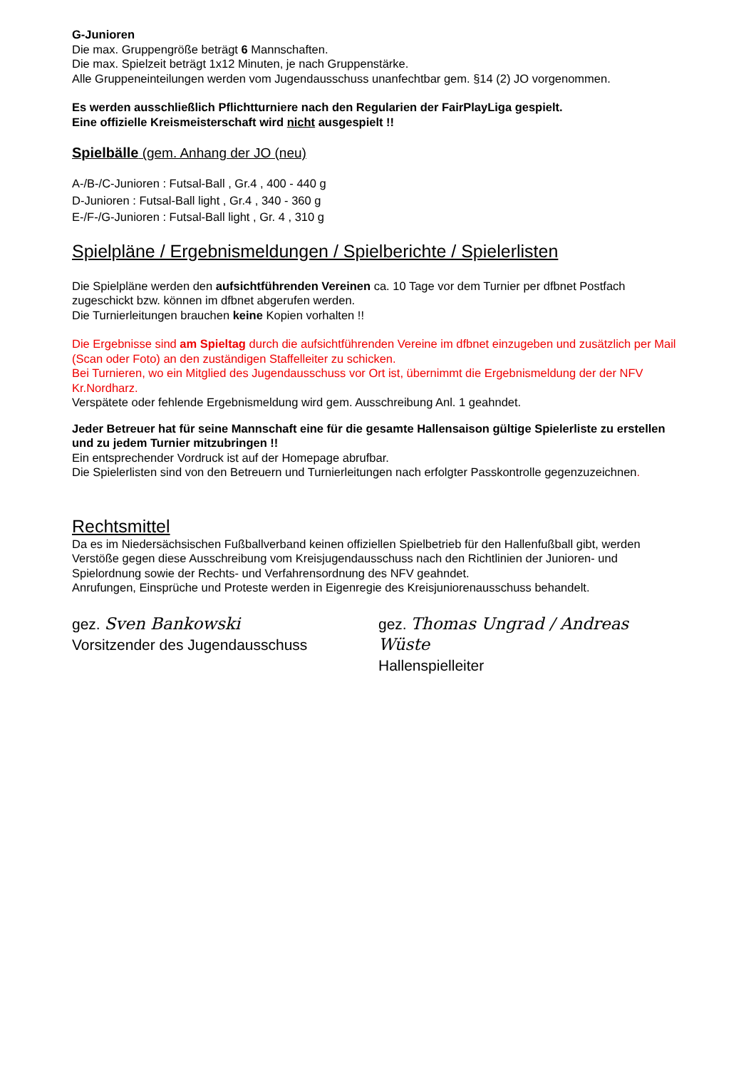G-Junioren
Die max. Gruppengröße beträgt 6 Mannschaften.
Die max. Spielzeit beträgt 1x12 Minuten, je nach Gruppenstärke.
Alle Gruppeneinteilungen werden vom Jugendausschuss unanfechtbar gem. §14 (2) JO vorgenommen.
Es werden ausschließlich Pflichtturniere nach den Regularien der FairPlayLiga gespielt.
Eine offizielle Kreismeisterschaft wird nicht ausgespielt !!
Spielbälle (gem. Anhang der JO (neu)
A-/B-/C-Junioren : Futsal-Ball , Gr.4 , 400 - 440 g
D-Junioren : Futsal-Ball light , Gr.4 , 340 - 360 g
E-/F-/G-Junioren : Futsal-Ball light , Gr. 4 , 310 g
Spielpläne / Ergebnismeldungen / Spielberichte / Spielerlisten
Die Spielpläne werden den aufsichtführenden Vereinen ca. 10 Tage vor dem Turnier per dfbnet Postfach zugeschickt bzw. können im dfbnet abgerufen werden.
Die Turnierleitungen brauchen keine Kopien vorhalten !!
Die Ergebnisse sind am Spieltag durch die aufsichtführenden Vereine im dfbnet einzugeben und zusätzlich per Mail (Scan oder Foto) an den zuständigen Staffelleiter zu schicken.
Bei Turnieren, wo ein Mitglied des Jugendausschuss vor Ort ist, übernimmt die Ergebnismeldung der der NFV Kr.Nordharz.
Verspätete oder fehlende Ergebnismeldung wird gem. Ausschreibung Anl. 1 geahndet.
Jeder Betreuer hat für seine Mannschaft eine für die gesamte Hallensaison gültige Spielerliste zu erstellen und zu jedem Turnier mitzubringen !!
Ein entsprechender Vordruck ist auf der Homepage abrufbar.
Die Spielerlisten sind von den Betreuern und Turnierleitungen nach erfolgter Passkontrolle gegenzuzeichnen.
Rechtsmittel
Da es im Niedersächsischen Fußballverband keinen offiziellen Spielbetrieb für den Hallenfußball gibt, werden Verstöße gegen diese Ausschreibung vom Kreisjugendausschuss nach den Richtlinien der Junioren- und Spielordnung sowie der Rechts- und Verfahrensordnung des NFV geahndet.
Anrufungen, Einsprüche und Proteste werden in Eigenregie des Kreisjuniorenausschuss behandelt.
gez. Sven Bankowski
Vorsitzender des Jugendausschuss
gez. Thomas Ungrad / Andreas Wüste
Hallenspielleiter